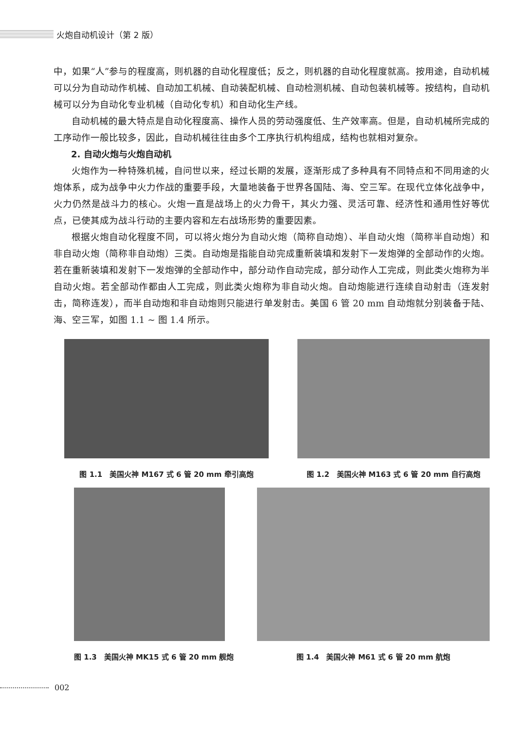火炮自动机设计（第 2 版）
中，如果“人”参与的程度高，则机器的自动化程度低；反之，则机器的自动化程度就高。按用途，自动机械可以分为自动动作机械、自动加工机械、自动装配机械、自动检测机械、自动包装机械等。按结构，自动机械可以分为自动化专业机械（自动化专机）和自动化生产线。
自动机械的最大特点是自动化程度高、操作人员的劳动强度低、生产效率高。但是，自动机械所完成的工序动作一般比较多，因此，自动机械往往由多个工序执行机构组成，结构也就相对复杂。
2. 自动火炮与火炮自动机
火炮作为一种特殊机械，自问世以来，经过长期的发展，逐渐形成了多种具有不同特点和不同用途的火炮体系，成为战争中火力作战的重要手段，大量地装备于世界各国陆、海、空三军。在现代立体化战争中，火力仍然是战斗力的核心。火炮一直是战场上的火力骨干，其火力强、灵活可靠、经济性和通用性好等优点，已使其成为战斗行动的主要内容和左右战场形势的重要因素。
根据火炮自动化程度不同，可以将火炮分为自动火炮（简称自动炮）、半自动火炮（简称半自动炮）和非自动火炮（简称非自动炮）三类。自动炮是指能自动完成重新装填和发射下一发炮弹的全部动作的火炮。若在重新装填和发射下一发炮弹的全部动作中，部分动作自动完成，部分动作人工完成，则此类火炮称为半自动火炮。若全部动作都由人工完成，则此类火炮称为非自动火炮。自动炮能进行连续自动射击（连发射击，简称连发），而半自动炮和非自动炮则只能进行单发射击。美国 6 管 20 mm 自动炮就分别装备于陆、海、空三军，如图 1.1 ~ 图 1.4 所示。
图 1.1　美国火神 M167 式 6 管 20 mm 牵引高炮
图 1.2　美国火神 M163 式 6 管 20 mm 自行高炮
图 1.3　美国火神 MK15 式 6 管 20 mm 舰炮
图 1.4　美国火神 M61 式 6 管 20 mm 航炮
002